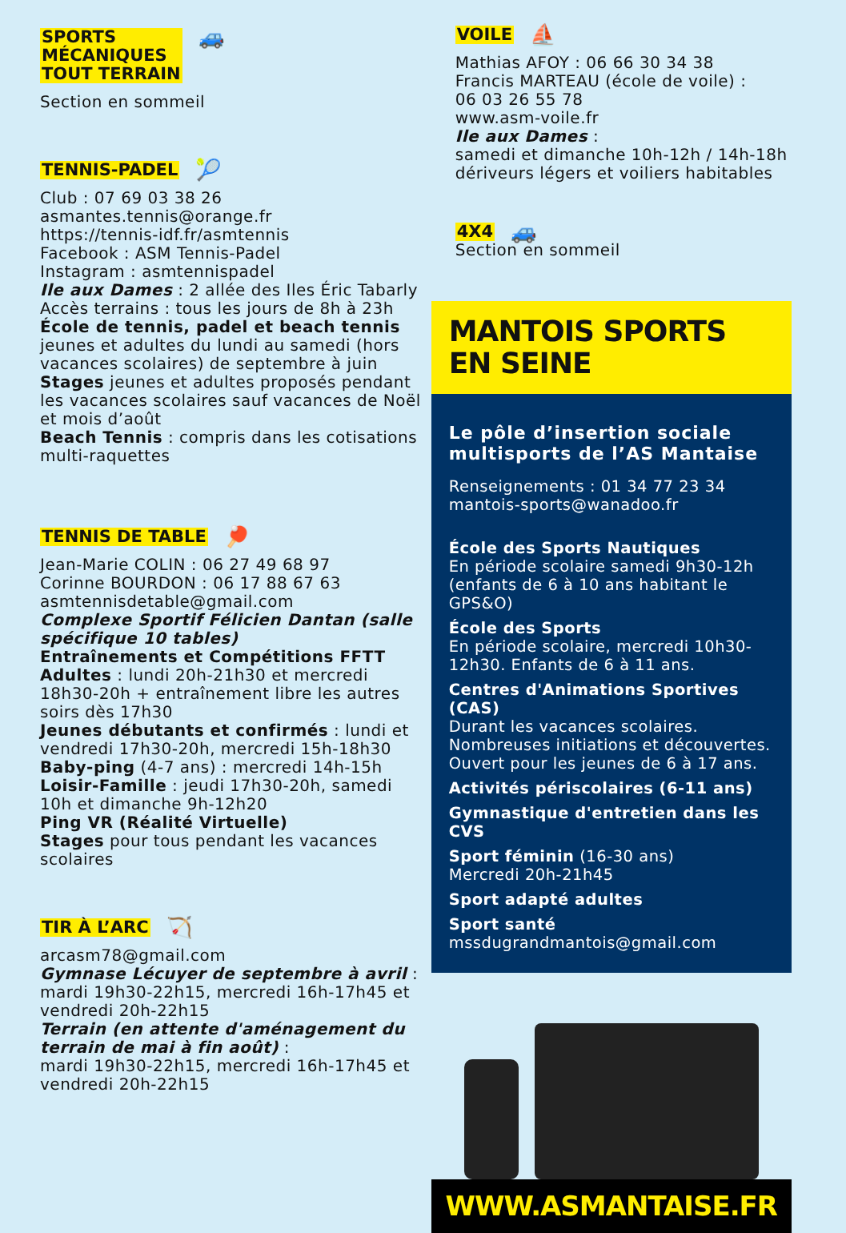SPORTS
MÉCANIQUES
TOUT TERRAIN
🚙
Section en sommeil
TENNIS-PADEL
🎾
Club : 07 69 03 38 26
asmantes.tennis@orange.fr
https://tennis-idf.fr/asmtennis
Facebook : ASM Tennis-Padel
Instagram : asmtennispadel
Ile aux Dames : 2 allée des Iles Éric Tabarly
Accès terrains : tous les jours de 8h à 23h
École de tennis, padel et beach tennis
jeunes et adultes du lundi au samedi (hors vacances scolaires) de septembre à juin
Stages jeunes et adultes proposés pendant les vacances scolaires sauf vacances de Noël et mois d’août
Beach Tennis : compris dans les cotisations multi-raquettes
TENNIS DE TABLE
🏓
Jean-Marie COLIN : 06 27 49 68 97
Corinne BOURDON : 06 17 88 67 63
asmtennisdetable@gmail.com
Complexe Sportif Félicien Dantan (salle spécifique 10 tables)
Entraînements et Compétitions FFTT
Adultes : lundi 20h-21h30 et mercredi 18h30-20h + entraînement libre les autres soirs dès 17h30
Jeunes débutants et confirmés : lundi et vendredi 17h30-20h, mercredi 15h-18h30
Baby-ping (4-7 ans) : mercredi 14h-15h
Loisir-Famille : jeudi 17h30-20h, samedi 10h et dimanche 9h-12h20
Ping VR (Réalité Virtuelle)
Stages pour tous pendant les vacances scolaires
TIR À L’ARC
🏹
arcasm78@gmail.com
Gymnase Lécuyer de septembre à avril :
mardi 19h30-22h15, mercredi 16h-17h45 et vendredi 20h-22h15
Terrain (en attente d'aménagement du terrain de mai à fin août) :
mardi 19h30-22h15, mercredi 16h-17h45 et vendredi 20h-22h15
VOILE
⛵
Mathias AFOY : 06 66 30 34 38
Francis MARTEAU (école de voile) :
06 03 26 55 78
www.asm-voile.fr
Ile aux Dames :
samedi et dimanche 10h-12h / 14h-18h
dériveurs légers et voiliers habitables
4X4
🚙
Section en sommeil
MANTOIS SPORTS EN SEINE
Le pôle d’insertion sociale multisports de l’AS Mantaise
Renseignements : 01 34 77 23 34
mantois-sports@wanadoo.fr
École des Sports Nautiques
En période scolaire samedi 9h30-12h (enfants de 6 à 10 ans habitant le GPS&O)
École des Sports
En période scolaire, mercredi 10h30-12h30. Enfants de 6 à 11 ans.
Centres d'Animations Sportives (CAS)
Durant les vacances scolaires.
Nombreuses initiations et découvertes.
Ouvert pour les jeunes de 6 à 17 ans.
Activités périscolaires (6-11 ans)
Gymnastique d'entretien dans les CVS
Sport féminin (16-30 ans)
Mercredi 20h-21h45
Sport adapté adultes
Sport santé
mssdugrandmantois@gmail.com
WWW.ASMANTAISE.FR